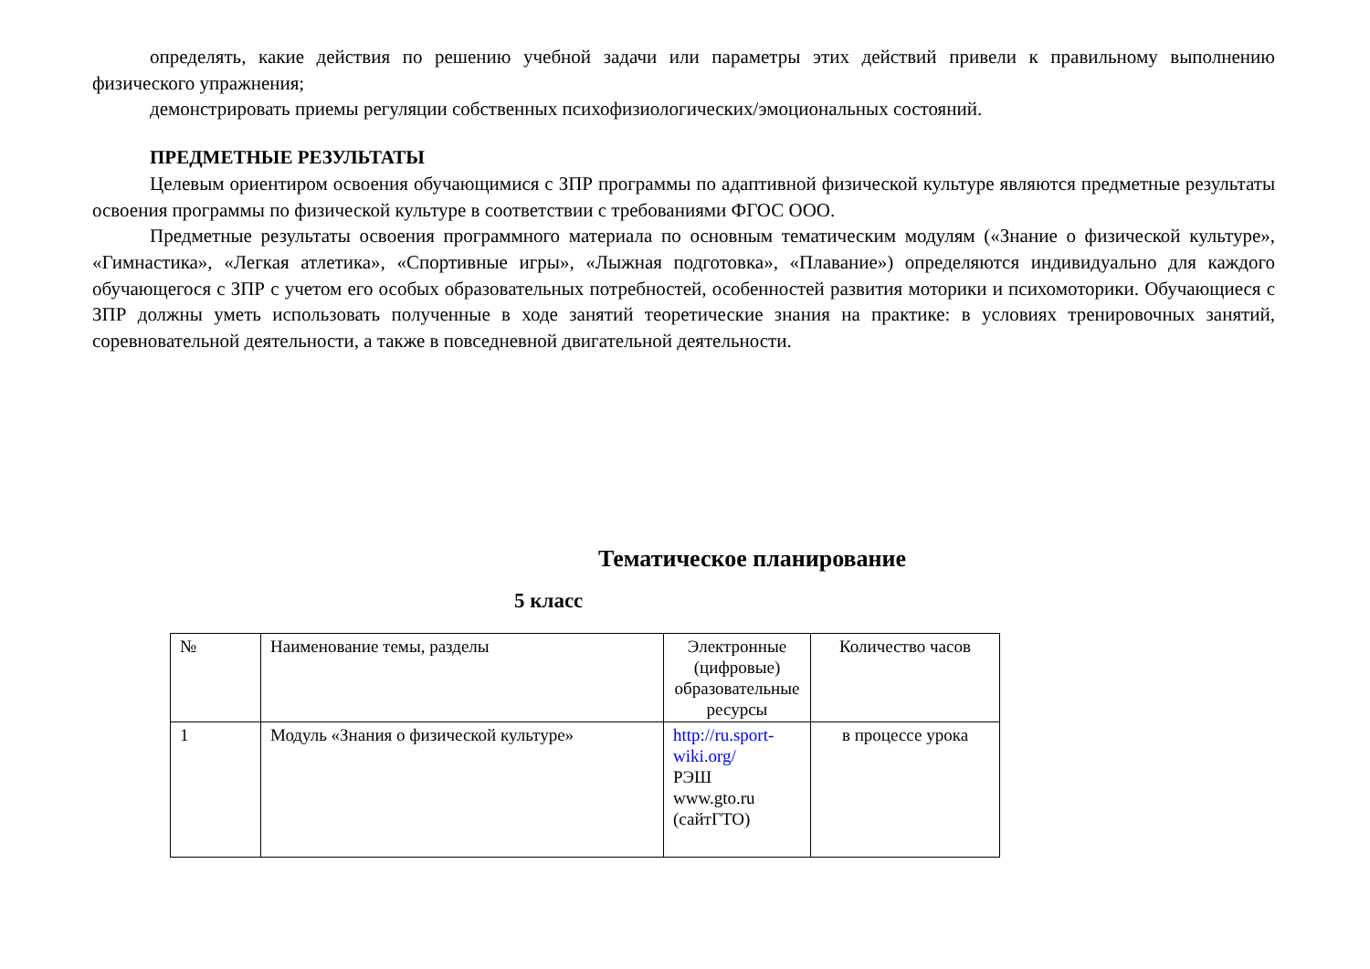определять, какие действия по решению учебной задачи или параметры этих действий привели к правильному выполнению физического упражнения;
демонстрировать приемы регуляции собственных психофизиологических/эмоциональных состояний.
ПРЕДМЕТНЫЕ РЕЗУЛЬТАТЫ
Целевым ориентиром освоения обучающимися с ЗПР программы по адаптивной физической культуре являются предметные результаты освоения программы по физической культуре в соответствии с требованиями ФГОС ООО.
Предметные результаты освоения программного материала по основным тематическим модулям («Знание о физической культуре», «Гимнастика», «Легкая атлетика», «Спортивные игры», «Лыжная подготовка», «Плавание») определяются индивидуально для каждого обучающегося с ЗПР с учетом его особых образовательных потребностей, особенностей развития моторики и психомоторики. Обучающиеся с ЗПР должны уметь использовать полученные в ходе занятий теоретические знания на практике: в условиях тренировочных занятий, соревновательной деятельности, а также в повседневной двигательной деятельности.
Тематическое планирование
5 класс
| № | Наименование темы, разделы | Электронные (цифровые) образовательные ресурсы | Количество часов |
| 1 | Модуль «Знания о физической культуре» | http://ru.sport-wiki.org/ РЭШ www.gto.ru (сайтГТО) | в процессе урока |